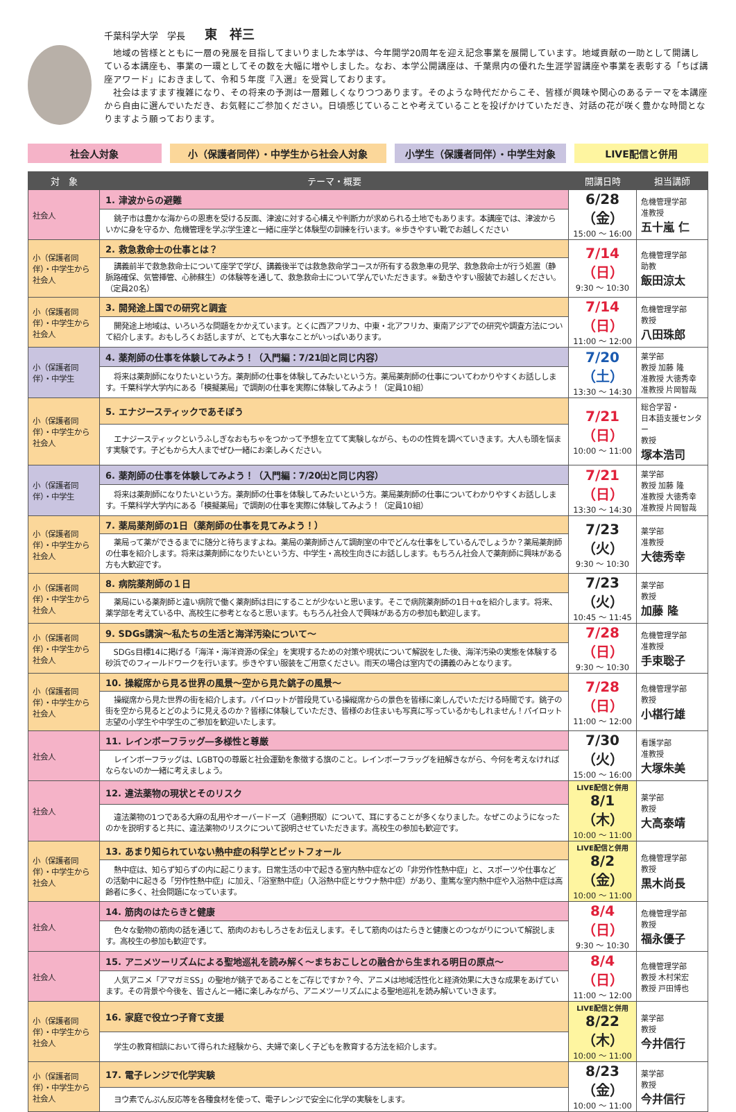千葉科学大学　学長 東　祥三
地域の皆様とともに一層の発展を目指してまいりました本学は、今年開学20周年を迎え記念事業を展開しています。地域貢献の一助として開講している本講座も、事業の一環としてその数を大幅に増やしました。なお、本学公開講座は、千葉県内の優れた生涯学習講座や事業を表彰する「ちば講座アワード」におきまして、令和５年度『入選』を受賞しております。
社会はますます複雑になり、その将来の予測は一層難しくなりつつあります。そのような時代だからこそ、皆様が興味や関心のあるテーマを本講座から自由に選んでいただき、お気軽にご参加ください。日頃感じていることや考えていることを投げかけていただき、対話の花が咲く豊かな時間となりますよう願っております。
社会人対象 小（保護者同伴）・中学生から社会人対象 小学生（保護者同伴）・中学生対象 LIVE配信と併用
| 対 象 | テーマ・概要 | 開講日時 | 担当講師 |
| --- | --- | --- | --- |
| 社会人 | 1. 津波からの避難 | 6/28（金） 15:00 ～ 16:00 | 危機管理学部 准教授 五十嵐 仁 |
| | 銚子市は豊かな海からの恩恵を受ける反面、津波に対する心構えや判断力が求められる土地でもあります。本講座では、津波からいかに身を守るか、危機管理を学ぶ学生達と一緒に座学と体験型の訓練を行います。※歩きやすい靴でお越しください | | |
| 小（保護者同伴）・中学生から社会人 | 2. 救急救命士の仕事とは？ | 7/14（日） 9:30 ～ 10:30 | 危機管理学部 助教 飯田涼太 |
| | 講義前半で救急救命士について座学で学び、講義後半では救急救命学コースが所有する救急車の見学、救急救命士が行う処置（静脈路確保、気管挿管、心肺蘇生）の体験等を通して、救急救命士について学んでいただきます。※動きやすい服装でお越しください。（定員20名） | | |
| 小（保護者同伴）・中学生から社会人 | 3. 開発途上国での研究と調査 | 7/14（日） 11:00 ～ 12:00 | 危機管理学部 教授 八田珠郎 |
| | 開発途上地域は、いろいろな問題をかかえています。とくに西アフリカ、中東・北アフリカ、東南アジアでの研究や調査方法について紹介します。おもしろくお話しますが、とても大事なことがいっぱいあります。 | | |
| 小（保護者同伴）・中学生 | 4. 薬剤師の仕事を体験してみよう！（入門編：7/21㈰と同じ内容） | 7/20（土） 13:30 ～ 14:30 | 薬学部 教授 加藤 隆 准教授 大徳秀幸 准教授 片岡智哉 |
| | 将来は薬剤師になりたいという方。薬剤師の仕事を体験してみたいという方。薬局薬剤師の仕事についてわかりやすくお話しします。千葉科学大学内にある「模擬薬局」で調剤の仕事を実際に体験してみよう！（定員10組） | | |
| 小（保護者同伴）・中学生から社会人 | 5. エナジースティックであそぼう | 7/21（日） 10:00 ～ 11:00 | 総合学習・ 日本語支援センター 教授 塚本浩司 |
| | エナジースティックというふしぎなおもちゃをつかって予想を立てて実験しながら、ものの性質を調べていきます。大人も頭を悩ます実験です。子どもから大人までぜひ一緒にお楽しみください。 | | |
| 小（保護者同伴）・中学生 | 6. 薬剤師の仕事を体験してみよう！（入門編：7/20㈯と同じ内容） | 7/21（日） 13:30 ～ 14:30 | 薬学部 教授 加藤 隆 准教授 大徳秀幸 准教授 片岡智哉 |
| | 将来は薬剤師になりたいという方。薬剤師の仕事を体験してみたいという方。薬局薬剤師の仕事についてわかりやすくお話しします。千葉科学大学内にある「模擬薬局」で調剤の仕事を実際に体験してみよう！（定員10組） | | |
| 小（保護者同伴）・中学生から社会人 | 7. 薬局薬剤師の1日（薬剤師の仕事を見てみよう！） | 7/23（火） 9:30 ～ 10:30 | 薬学部 准教授 大徳秀幸 |
| | 薬局って薬ができるまでに随分と待ちますよね。薬局の薬剤師さんて調剤室の中でどんな仕事をしているんでしょうか？薬局薬剤師の仕事を紹介します。将来は薬剤師になりたいという方、中学生・高校生向きにお話しします。もちろん社会人で薬剤師に興味がある方も大歓迎です。 | | |
| 小（保護者同伴）・中学生から社会人 | 8. 病院薬剤師の１日 | 7/23（火） 10:45 ～ 11:45 | 薬学部 教授 加藤 隆 |
| | 薬局にいる薬剤師と違い病院で働く薬剤師は目にすることが少ないと思います。そこで病院薬剤師の1日＋αを紹介します。将来、薬学部を考えている中、高校生に参考となると思います。もちろん社会人で興味がある方の参加も歓迎します。 | | |
| 小（保護者同伴）・中学生から社会人 | 9. SDGs講演～私たちの生活と海洋汚染について～ | 7/28（日） 9:30 ～ 10:30 | 危機管理学部 准教授 手束聡子 |
| | SDGs目標14に掲げる「海洋・海洋資源の保全」を実現するための対策や現状について解説をした後、海洋汚染の実態を体験する砂浜でのフィールドワークを行います。歩きやすい服装をご用意ください。雨天の場合は室内での講義のみとなります。 | | |
| 小（保護者同伴）・中学生から社会人 | 10. 操縦席から見る世界の風景～空から見た銚子の風景～ | 7/28（日） 11:00 ～ 12:00 | 危機管理学部 教授 小椹行雄 |
| | 操縦席から見た世界の街を紹介します。パイロットが普段見ている操縦席からの景色を皆様に楽しんでいただける時間です。銚子の街を空から見るとどのように見えるのか？皆様に体験していただき、皆様のお住まいも写真に写っているかもしれません！パイロット志望の小学生や中学生のご参加を歓迎いたします。 | | |
| 社会人 | 11. レインボーフラッグ―多様性と尊厳 | 7/30（火） 15:00 ～ 16:00 | 看護学部 准教授 大塚朱美 |
| | レインボーフラッグは、LGBTQの尊厳と社会運動を象徴する旗のこと。レインボーフラッグを紐解きながら、今何を考えなければならないのか一緒に考えましょう。 | | |
| 社会人 | 12. 違法薬物の現状とそのリスク | LIVE配信と併用 8/1（木） 10:00 ～ 11:00 | 薬学部 教授 大高泰靖 |
| | 違法薬物の1つである大麻の乱用やオーバードーズ（過剰摂取）について、耳にすることが多くなりました。なぜこのようになったのかを説明すると共に、違法薬物のリスクについて説明させていただきます。高校生の参加も歓迎です。 | | |
| 小（保護者同伴）・中学生から社会人 | 13. あまり知られていない熱中症の科学とピットフォール | LIVE配信と併用 8/2（金） 10:00 ～ 11:00 | 危機管理学部 教授 黒木尚長 |
| | 熱中症は、知らず知らずの内に起こります。日常生活の中で起きる室内熱中症などの「非労作性熱中症」と、スポーツや仕事などの活動中に起きる「労作性熱中症」に加え、「浴室熱中症」（入浴熱中症とサウナ熱中症）があり、重篤な室内熱中症や入浴熱中症は高齢者に多く、社会問題になっています。 | | |
| 社会人 | 14. 筋肉のはたらきと健康 | 8/4（日） 9:30 ～ 10:30 | 危機管理学部 教授 福永優子 |
| | 色々な動物の筋肉の話を通じて、筋肉のおもしろさをお伝えします。そして筋肉のはたらきと健康とのつながりについて解説します。高校生の参加も歓迎です。 | | |
| 社会人 | 15. アニメツーリズムによる聖地巡礼を読み解く～まちおこしとの融合から生まれる明日の原点～ | 8/4（日） 11:00 ～ 12:00 | 危機管理学部 教授 木村栄宏 教授 戸田博也 |
| | 人気アニメ「アマガミSS」の聖地が銚子であることをご存じですか？今、アニメは地域活性化と経済効果に大きな成果をあげています。その背景や今後を、皆さんと一緒に楽しみながら、アニメツーリズムによる聖地巡礼を読み解いていきます。 | | |
| 小（保護者同伴）・中学生から社会人 | 16. 家庭で役立つ子育て支援 | LIVE配信と併用 8/22（木） 10:00 ～ 11:00 | 薬学部 教授 今井信行 |
| | 学生の教育相談において得られた経験から、夫婦で楽しく子どもを教育する方法を紹介します。 | | |
| 小（保護者同伴）・中学生から社会人 | 17. 電子レンジで化学実験 | 8/23（金） 10:00 ～ 11:00 | 薬学部 教授 今井信行 |
| | ヨウ素でんぷん反応等を各種食材を使って、電子レンジで安全に化学の実験をします。 | | |